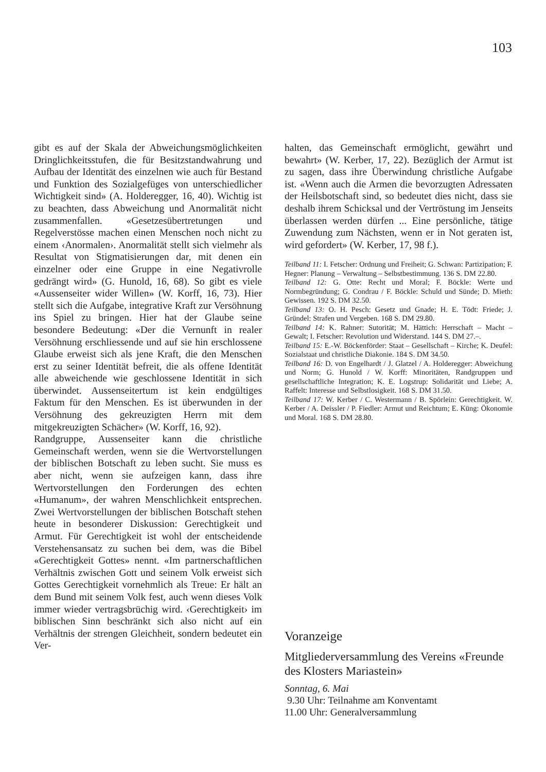103
gibt es auf der Skala der Abweichungsmöglichkeiten Dringlichkeitsstufen, die für Besitzstandwahrung und Aufbau der Identität des einzelnen wie auch für Bestand und Funktion des Sozialgefüges von unterschiedlicher Wichtigkeit sind» (A. Holderegger, 16, 40). Wichtig ist zu beachten, dass Abweichung und Anormalität nicht zusammenfallen. «Gesetzesübertretungen und Regelverstösse machen einen Menschen noch nicht zu einem ‹Anormalen›. Anormalität stellt sich vielmehr als Resultat von Stigmatisierungen dar, mit denen ein einzelner oder eine Gruppe in eine Negativrolle gedrängt wird» (G. Hunold, 16, 68). So gibt es viele «Aussenseiter wider Willen» (W. Korff, 16, 73). Hier stellt sich die Aufgabe, integrative Kraft zur Versöhnung ins Spiel zu bringen. Hier hat der Glaube seine besondere Bedeutung: «Der die Vernunft in realer Versöhnung erschliessende und auf sie hin erschlossene Glaube erweist sich als jene Kraft, die den Menschen erst zu seiner Identität befreit, die als offene Identität alle abweichende wie geschlossene Identität in sich überwindet. Aussenseitertum ist kein endgültiges Faktum für den Menschen. Es ist überwunden in der Versöhnung des gekreuzigten Herrn mit dem mitgekreuzigten Schächer» (W. Korff, 16, 92).
Randgruppe, Aussenseiter kann die christliche Gemeinschaft werden, wenn sie die Wertvorstellungen der biblischen Botschaft zu leben sucht. Sie muss es aber nicht, wenn sie aufzeigen kann, dass ihre Wertvorstellungen den Forderungen des echten «Humanum», der wahren Menschlichkeit entsprechen. Zwei Wertvorstellungen der biblischen Botschaft stehen heute in besonderer Diskussion: Gerechtigkeit und Armut. Für Gerechtigkeit ist wohl der entscheidende Verstehensansatz zu suchen bei dem, was die Bibel «Gerechtigkeit Gottes» nennt. «Im partnerschaftlichen Verhältnis zwischen Gott und seinem Volk erweist sich Gottes Gerechtigkeit vornehmlich als Treue: Er hält an dem Bund mit seinem Volk fest, auch wenn dieses Volk immer wieder vertragsbrüchig wird. ‹Gerechtigkeit› im biblischen Sinn beschränkt sich also nicht auf ein Verhältnis der strengen Gleichheit, sondern bedeutet ein Ver-
halten, das Gemeinschaft ermöglicht, gewährt und bewahrt» (W. Kerber, 17, 22). Bezüglich der Armut ist zu sagen, dass ihre Überwindung christliche Aufgabe ist. «Wenn auch die Armen die bevorzugten Adressaten der Heilsbotschaft sind, so bedeutet dies nicht, dass sie deshalb ihrem Schicksal und der Vertröstung im Jenseits überlassen werden dürfen ... Eine persönliche, tätige Zuwendung zum Nächsten, wenn er in Not geraten ist, wird gefordert» (W. Kerber, 17, 98 f.).
Teilband 11: I. Fetscher: Ordnung und Freiheit; G. Schwan: Partizipation; F. Hegner: Planung – Verwaltung – Selbstbestimmung. 136 S. DM 22.80.
Teilband 12: G. Otte: Recht und Moral; F. Böckle: Werte und Normbegründung; G. Condrau / F. Böckle: Schuld und Sünde; D. Mieth: Gewissen. 192 S. DM 32.50.
Teilband 13: O. H. Pesch: Gesetz und Gnade; H. E. Tödt: Friede; J. Gründel: Strafen und Vergeben. 168 S. DM 29.80.
Teilband 14: K. Rahner: Sutorität; M. Hättich: Herrschaft – Macht – Gewalt; I. Fetscher: Revolution und Widerstand. 144 S. DM 27.–.
Teilband 15: E.-W. Böckenförder: Staat – Gesellschaft – Kirche; K. Deufel: Sozialstaat und christliche Diakonie. 184 S. DM 34.50.
Teilband 16: D. von Engelhardt / J. Glatzel / A. Holderegger: Abweichung und Norm; G. Hunold / W. Korff: Minoritäten, Randgruppen und gesellschaftliche Integration; K. E. Logstrup: Solidarität und Liebe; A. Raffelt: Interesse und Selbstlosigkeit. 168 S. DM 31.50.
Teilband 17: W. Kerber / C. Westermann / B. Spörlein: Gerechtigkeit. W. Kerber / A. Deissler / P. Fiedler: Armut und Reichtum; E. Küng: Ökonomie und Moral. 168 S. DM 28.80.
Voranzeige
Mitgliederversammlung des Vereins «Freunde des Klosters Mariastein»
Sonntag, 6. Mai
9.30 Uhr: Teilnahme am Konventamt
11.00 Uhr: Generalversammlung